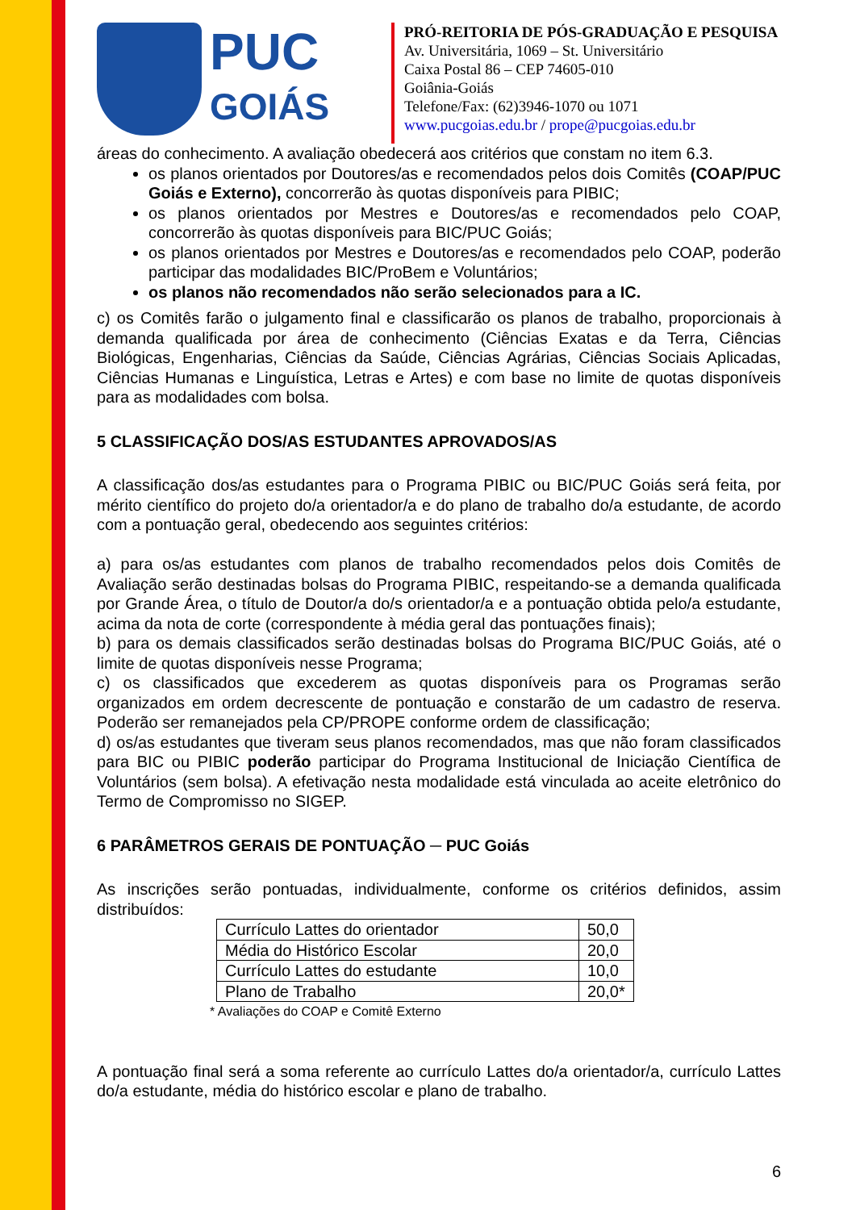PUC
GOIÁS
PRÓ-REITORIA DE PÓS-GRADUAÇÃO E PESQUISA
Av. Universitária, 1069 – St. Universitário
Caixa Postal 86 – CEP 74605-010
Goiânia-Goiás
Telefone/Fax: (62)3946-1070 ou 1071
www.pucgoias.edu.br / prope@pucgoias.edu.br
áreas do conhecimento. A avaliação obedecerá aos critérios que constam no item 6.3.
os planos orientados por Doutores/as e recomendados pelos dois Comitês (COAP/PUC Goiás e Externo), concorrerão às quotas disponíveis para PIBIC;
os planos orientados por Mestres e Doutores/as e recomendados pelo COAP, concorrerão às quotas disponíveis para BIC/PUC Goiás;
os planos orientados por Mestres e Doutores/as e recomendados pelo COAP, poderão participar das modalidades BIC/ProBem e Voluntários;
os planos não recomendados não serão selecionados para a IC.
c) os Comitês farão o julgamento final e classificarão os planos de trabalho, proporcionais à demanda qualificada por área de conhecimento (Ciências Exatas e da Terra, Ciências Biológicas, Engenharias, Ciências da Saúde, Ciências Agrárias, Ciências Sociais Aplicadas, Ciências Humanas e Linguística, Letras e Artes) e com base no limite de quotas disponíveis para as modalidades com bolsa.
5 CLASSIFICAÇÃO DOS/AS ESTUDANTES APROVADOS/AS
A classificação dos/as estudantes para o Programa PIBIC ou BIC/PUC Goiás será feita, por mérito científico do projeto do/a orientador/a e do plano de trabalho do/a estudante, de acordo com a pontuação geral, obedecendo aos seguintes critérios:
a) para os/as estudantes com planos de trabalho recomendados pelos dois Comitês de Avaliação serão destinadas bolsas do Programa PIBIC, respeitando-se a demanda qualificada por Grande Área, o título de Doutor/a do/s orientador/a e a pontuação obtida pelo/a estudante, acima da nota de corte (correspondente à média geral das pontuações finais);
b) para os demais classificados serão destinadas bolsas do Programa BIC/PUC Goiás, até o limite de quotas disponíveis nesse Programa;
c) os classificados que excederem as quotas disponíveis para os Programas serão organizados em ordem decrescente de pontuação e constarão de um cadastro de reserva. Poderão ser remanejados pela CP/PROPE conforme ordem de classificação;
d) os/as estudantes que tiveram seus planos recomendados, mas que não foram classificados para BIC ou PIBIC poderão participar do Programa Institucional de Iniciação Científica de Voluntários (sem bolsa). A efetivação nesta modalidade está vinculada ao aceite eletrônico do Termo de Compromisso no SIGEP.
6 PARÂMETROS GERAIS DE PONTUAÇÃO ─ PUC Goiás
As inscrições serão pontuadas, individualmente, conforme os critérios definidos, assim distribuídos:
| Currículo Lattes do orientador | 50,0 |
| Média do Histórico Escolar | 20,0 |
| Currículo Lattes do estudante | 10,0 |
| Plano de Trabalho | 20,0* |
* Avaliações do COAP e Comitê Externo
A pontuação final será a soma referente ao currículo Lattes do/a orientador/a, currículo Lattes do/a estudante, média do histórico escolar e plano de trabalho.
6